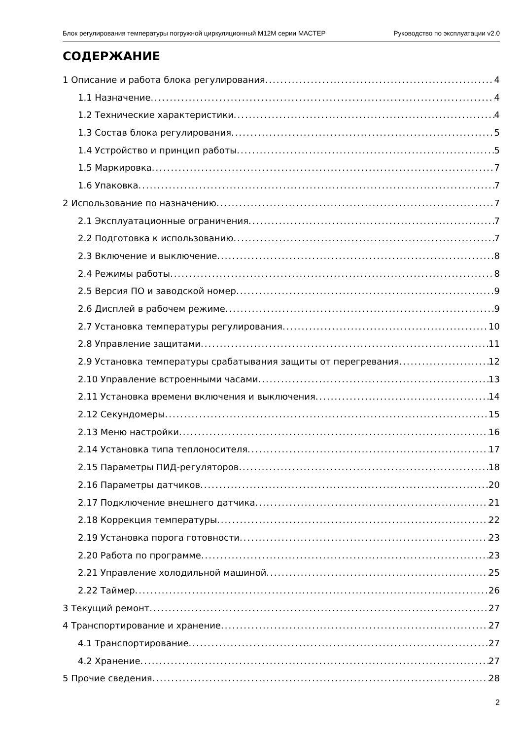Блок регулирования температуры погружной циркуляционный M12M серии МАСТЕР Руководство по эксплуатации v2.0
СОДЕРЖАНИЕ
1 Описание и работа блока регулирования 4
1.1 Назначение 4
1.2 Технические характеристики 4
1.3 Состав блока регулирования 5
1.4 Устройство и принцип работы 5
1.5 Маркировка 7
1.6 Упаковка 7
2 Использование по назначению 7
2.1 Эксплуатационные ограничения 7
2.2 Подготовка к использованию 7
2.3 Включение и выключение 8
2.4 Режимы работы 8
2.5 Версия ПО и заводской номер 9
2.6 Дисплей в рабочем режиме 9
2.7 Установка температуры регулирования 10
2.8 Управление защитами 11
2.9 Установка температуры срабатывания защиты от перегревания 12
2.10 Управление встроенными часами 13
2.11 Установка времени включения и выключения 14
2.12 Секундомеры 15
2.13 Меню настройки 16
2.14 Установка типа теплоносителя 17
2.15 Параметры ПИД-регуляторов 18
2.16 Параметры датчиков 20
2.17 Подключение внешнего датчика 21
2.18 Коррекция температуры 22
2.19 Установка порога готовности 23
2.20 Работа по программе 23
2.21 Управление холодильной машиной 25
2.22 Таймер 26
3 Текущий ремонт 27
4 Транспортирование и хранение 27
4.1 Транспортирование 27
4.2 Хранение 27
5 Прочие сведения 28
2